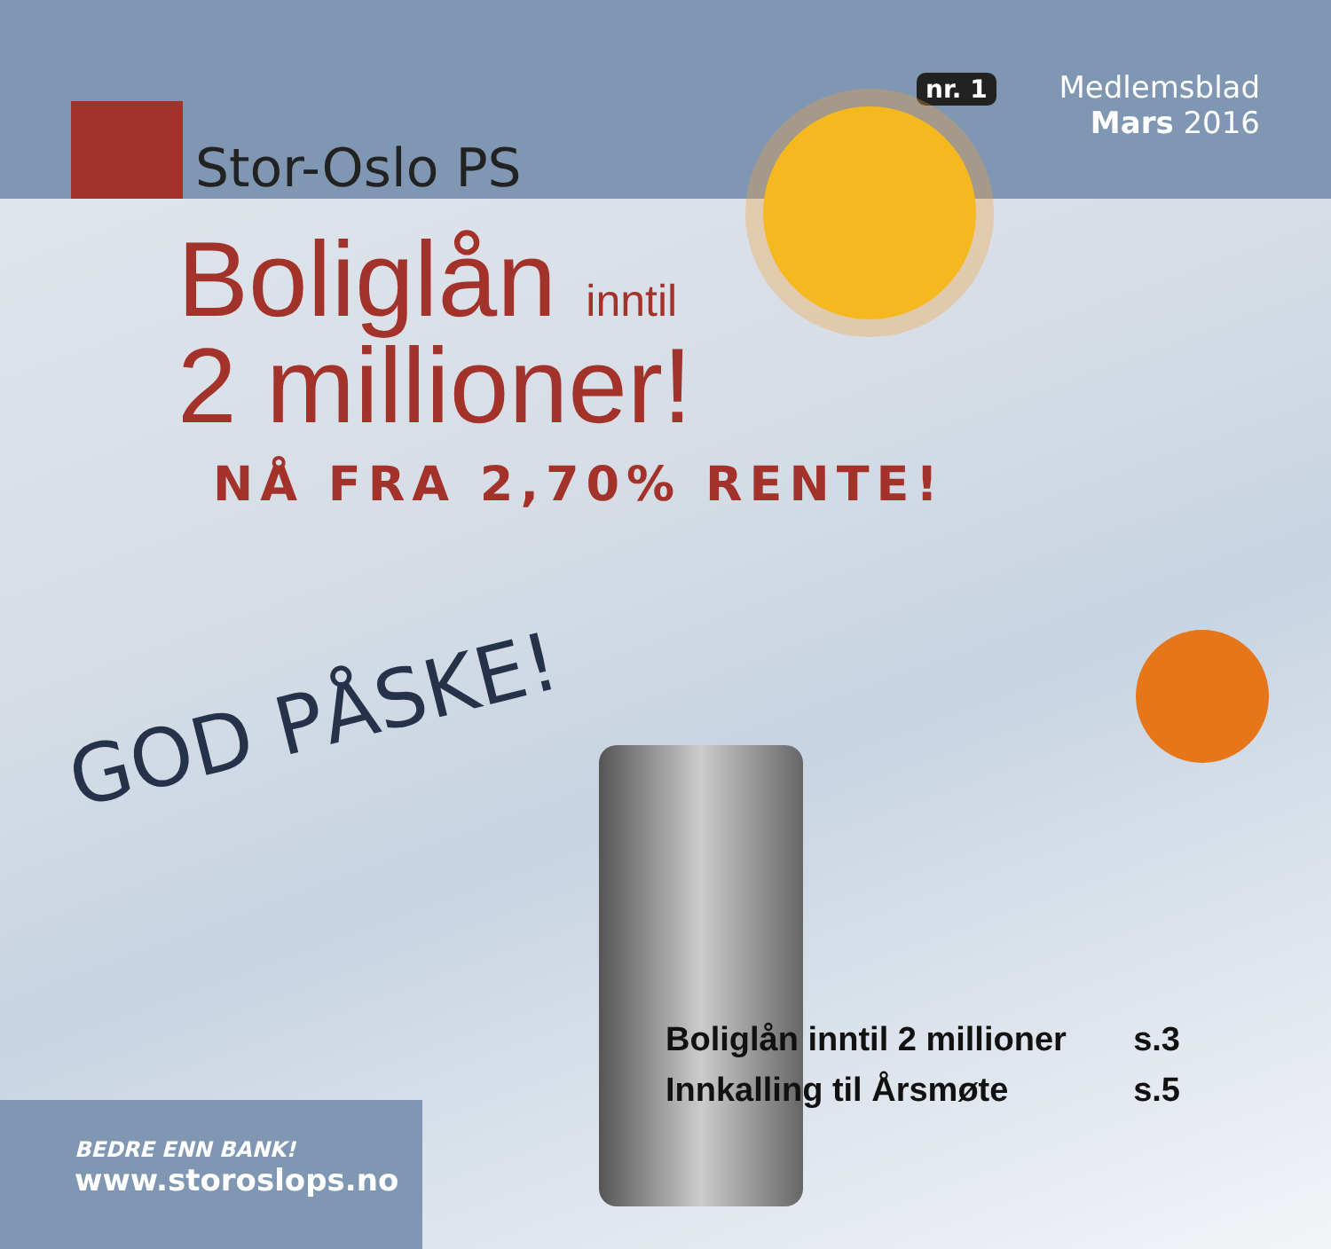Stor-Oslo PS
nr. 1 Medlemsblad
Mars 2016
Boliglån inntil
2 millioner!
NÅ FRA 2,70% RENTE!
GOD PÅSKE!
Boliglån inntil 2 millioner s.3
Innkalling til Årsmøte s.5
BEDRE ENN BANK!
www.storoslops.no